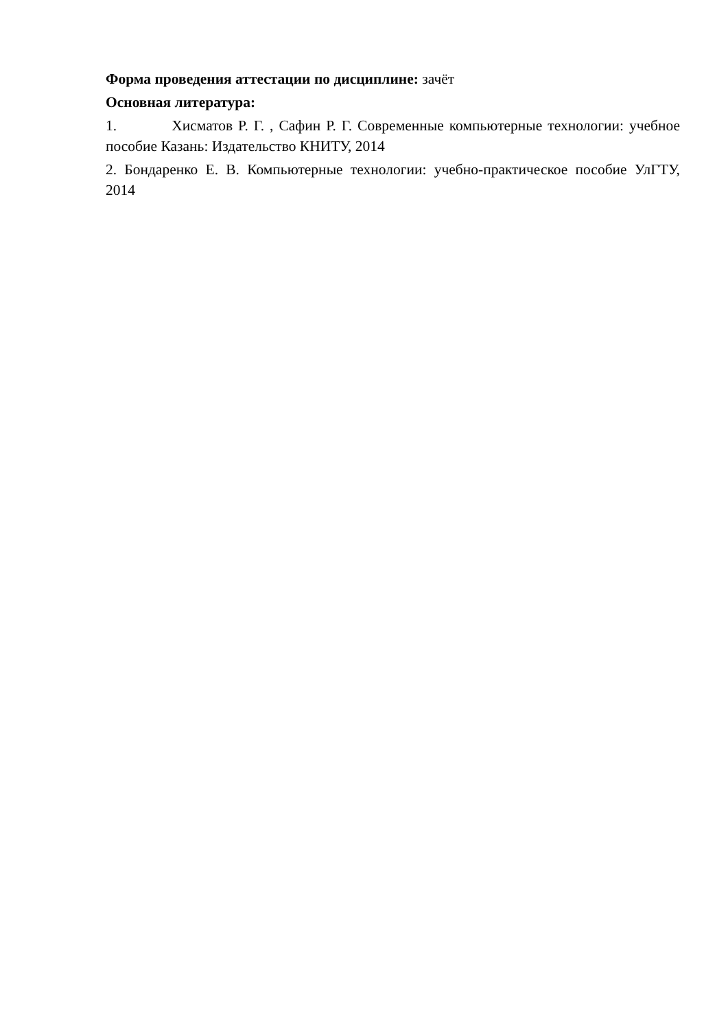Форма проведения аттестации по дисциплине: зачёт
Основная литература:
1. Хисматов Р. Г. , Сафин Р. Г. Современные компьютерные технологии: учебное пособие Казань: Издательство КНИТУ, 2014
2. Бондаренко Е. В. Компьютерные технологии: учебно-практическое пособие УлГТУ, 2014